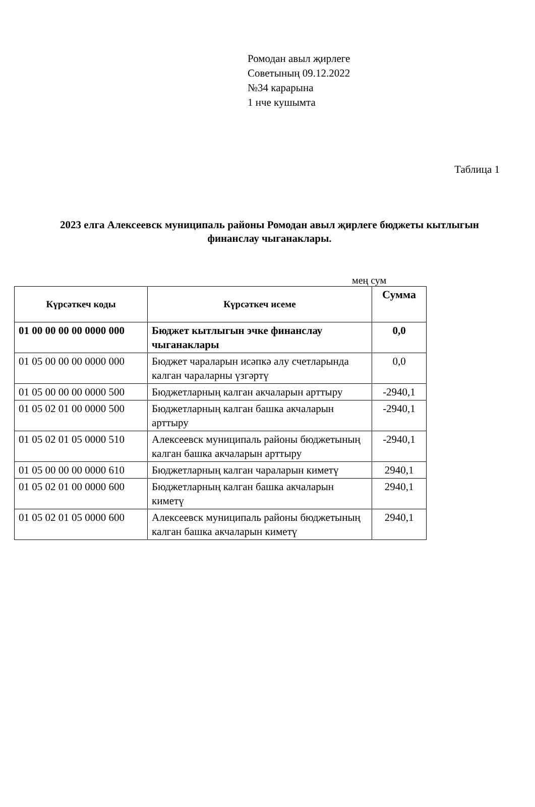Ромодан авыл җирлеге
Советының 09.12.2022
№34 карарына
1 нче кушымта
Таблица 1
2023 елга Алексеевск муниципаль районы Ромодан авыл җирлеге бюджеты кытлыгын финанслау чыганаклары.
мең сум
| Күрсәткеч коды | Күрсәткеч исеме | Сумма |
| --- | --- | --- |
| 01 00 00 00 00 0000 000 | Бюджет кытлыгын эчке финанслау чыганаклары | 0,0 |
| 01 05 00 00 00 0000 000 | Бюджет чараларын исәпкә алу счетларында калган чараларны үзгәртү | 0,0 |
| 01 05 00 00 00 0000 500 | Бюджетларның калган акчаларын арттыру | -2940,1 |
| 01 05 02 01 00 0000 500 | Бюджетларның калган башка акчаларын арттыру | -2940,1 |
| 01 05 02 01 05 0000 510 | Алексеевск муниципаль районы бюджетының калган башка акчаларын арттыру | -2940,1 |
| 01 05 00 00 00 0000 610 | Бюджетларның калган чараларын киметү | 2940,1 |
| 01 05 02 01 00 0000 600 | Бюджетларның калган башка акчаларын киметү | 2940,1 |
| 01 05 02 01 05 0000 600 | Алексеевск муниципаль районы бюджетының калган башка акчаларын киметү | 2940,1 |